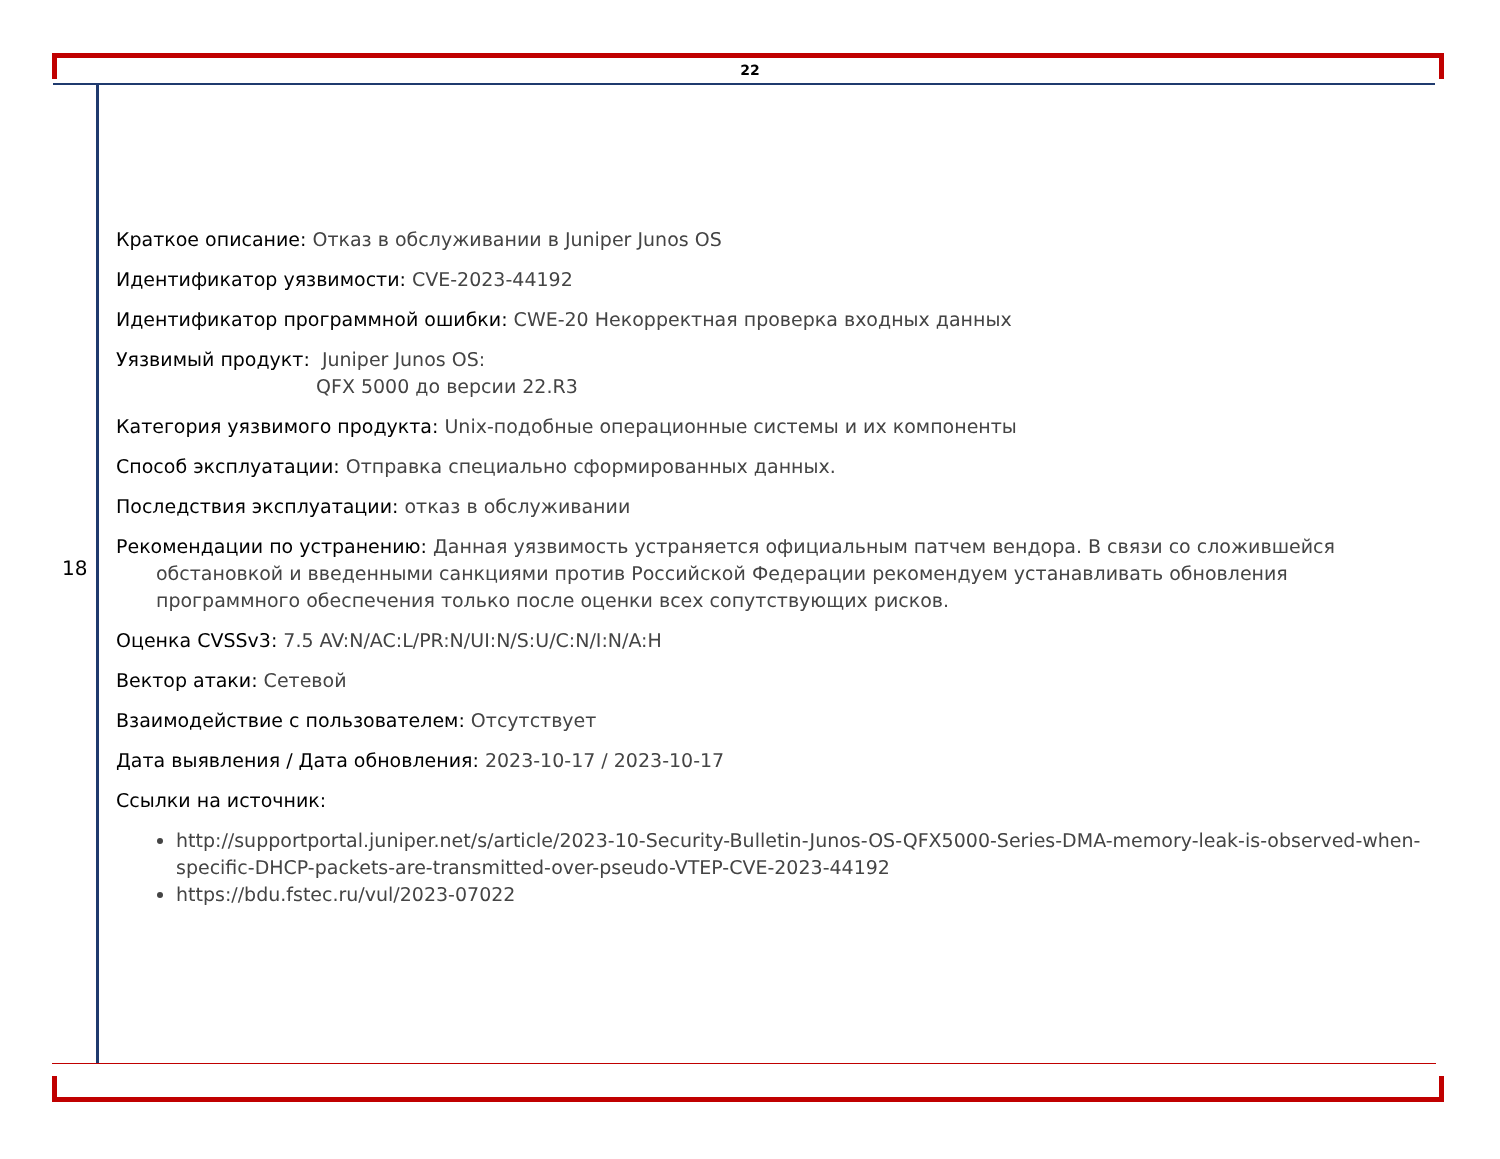22
18
Краткое описание: Отказ в обслуживании в Juniper Junos OS
Идентификатор уязвимости: CVE-2023-44192
Идентификатор программной ошибки: CWE-20 Некорректная проверка входных данных
Уязвимый продукт: Juniper Junos OS:
QFX 5000 до версии 22.R3
Категория уязвимого продукта: Unix-подобные операционные системы и их компоненты
Способ эксплуатации: Отправка специально сформированных данных.
Последствия эксплуатации: отказ в обслуживании
Рекомендации по устранению: Данная уязвимость устраняется официальным патчем вендора. В связи со сложившейся обстановкой и введенными санкциями против Российской Федерации рекомендуем устанавливать обновления программного обеспечения только после оценки всех сопутствующих рисков.
Оценка CVSSv3: 7.5 AV:N/AC:L/PR:N/UI:N/S:U/C:N/I:N/A:H
Вектор атаки: Сетевой
Взаимодействие с пользователем: Отсутствует
Дата выявления / Дата обновления: 2023-10-17 / 2023-10-17
Ссылки на источник:
http://supportportal.juniper.net/s/article/2023-10-Security-Bulletin-Junos-OS-QFX5000-Series-DMA-memory-leak-is-observed-when-specific-DHCP-packets-are-transmitted-over-pseudo-VTEP-CVE-2023-44192
https://bdu.fstec.ru/vul/2023-07022